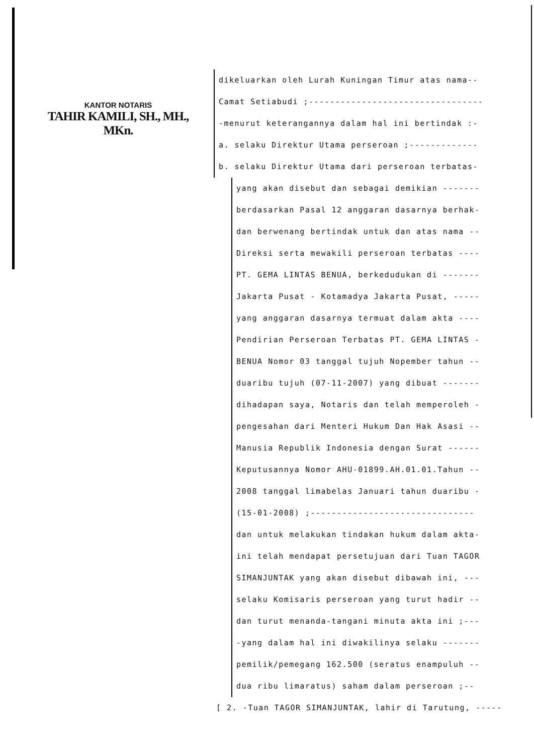KANTOR NOTARIS
TAHIR KAMILI, SH., MH., MKn.
dikeluarkan oleh Lurah Kuningan Timur atas nama--
Camat Setiabudi ;---------------------------------
-menurut keterangannya dalam hal ini bertindak :-
a. selaku Direktur Utama perseroan ;-------------
b. selaku Direktur Utama dari perseroan terbatas-
yang akan disebut dan sebagai demikian -------
berdasarkan Pasal 12 anggaran dasarnya berhak-
dan berwenang bertindak untuk dan atas nama --
Direksi serta mewakili perseroan terbatas ----
PT. GEMA LINTAS BENUA, berkedudukan di -------
Jakarta Pusat - Kotamadya Jakarta Pusat, -----
yang anggaran dasarnya termuat dalam akta ----
Pendirian Perseroan Terbatas PT. GEMA LINTAS -
BENUA Nomor 03 tanggal tujuh Nopember tahun --
duaribu tujuh (07-11-2007) yang dibuat -------
dihadapan saya, Notaris dan telah memperoleh -
pengesahan dari Menteri Hukum Dan Hak Asasi --
Manusia Republik Indonesia dengan Surat ------
Keputusannya Nomor AHU-01899.AH.01.01.Tahun --
2008 tanggal limabelas Januari tahun duaribu -
(15-01-2008) ;-------------------------------
dan untuk melakukan tindakan hukum dalam akta-
ini telah mendapat persetujuan dari Tuan TAGOR
SIMANJUNTAK yang akan disebut dibawah ini, ---
selaku Komisaris perseroan yang turut hadir --
dan turut menanda-tangani minuta akta ini ;---
-yang dalam hal ini diwakilinya selaku -------
pemilik/pemegang 162.500 (seratus enampuluh --
dua ribu limaratus) saham dalam perseroan ;--
[ 2. -Tuan TAGOR SIMANJUNTAK, lahir di Tarutung, -----